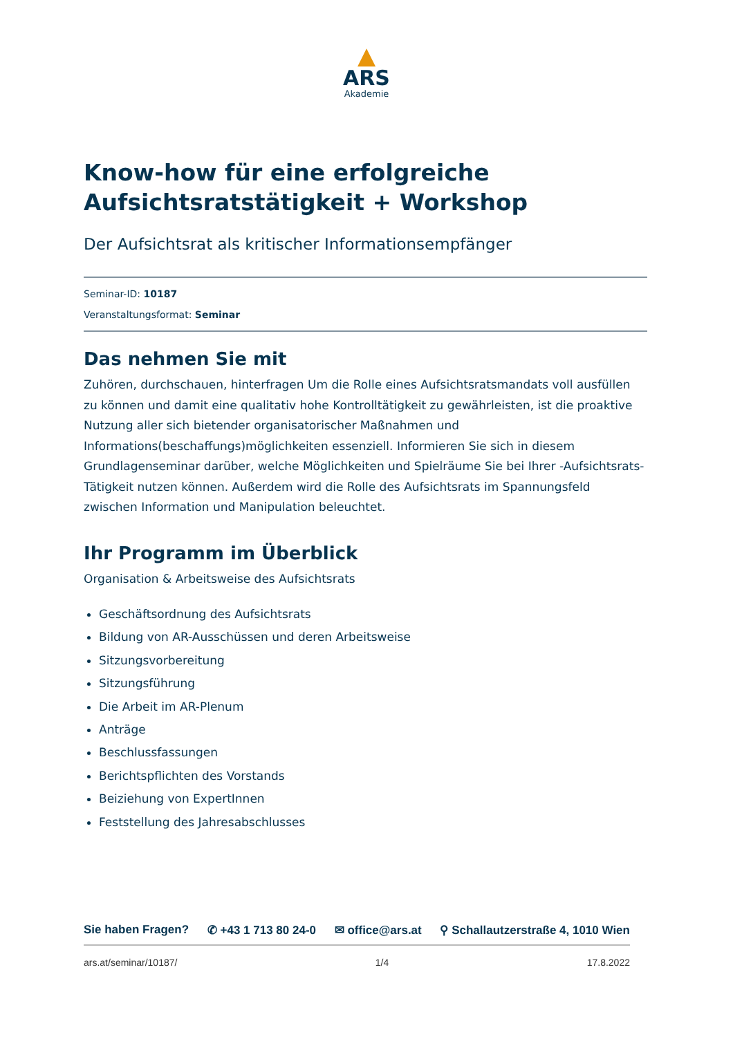▲
ARS
Akademie
Know-how für eine erfolgreiche Aufsichtsratstätigkeit + Workshop
Der Aufsichtsrat als kritischer Informationsempfänger
Seminar-ID: 10187
Veranstaltungsformat: Seminar
Das nehmen Sie mit
Zuhören, durchschauen, hinterfragen Um die Rolle eines Aufsichtsratsmandats voll ausfüllen zu können und damit eine qualitativ hohe Kontrolltätigkeit zu gewährleisten, ist die proaktive Nutzung aller sich bietender organisatorischer Maßnahmen und Informations(beschaffungs)möglichkeiten essenziell. Informieren Sie sich in diesem Grundlagenseminar darüber, welche Möglichkeiten und Spielräume Sie bei Ihrer -Aufsichtsrats-Tätigkeit nutzen können. Außerdem wird die Rolle des Aufsichtsrats im Spannungsfeld zwischen Information und Manipulation beleuchtet.
Ihr Programm im Überblick
Organisation & Arbeitsweise des Aufsichtsrats
Geschäftsordnung des Aufsichtsrats
Bildung von AR-Ausschüssen und deren Arbeitsweise
Sitzungsvorbereitung
Sitzungsführung
Die Arbeit im AR-Plenum
Anträge
Beschlussfassungen
Berichtspflichten des Vorstands
Beiziehung von ExpertInnen
Feststellung des Jahresabschlusses
Sie haben Fragen? ✆ +43 1 713 80 24-0 ✉ office@ars.at ⚲ Schallautzerstraße 4, 1010 Wien
ars.at/seminar/10187/ 1/4 17.8.2022